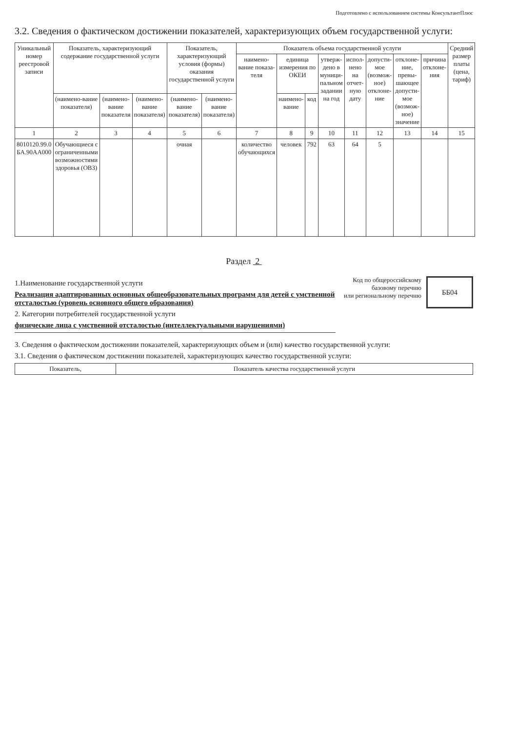Подготовлено с использованием системы КонсультантПлюс
3.2. Сведения о фактическом достижении показателей, характеризующих объем государственной услуги:
| Уникальный номер реестровой записи | Показатель, характеризующий содержание государственной услуги | | | Показатель, характеризующий условия (формы) оказания государственной услуги | | Показатель объема государственной услуги | | | | | | | | Средний размер платы (цена, тариф) |
| --- | --- | --- | --- | --- | --- | --- | --- | --- | --- | --- | --- | --- | --- | --- |
| | | | | | | наимено-вание показа-теля | единица измерения по ОКЕИ | | утверж-дено в муници-пальном задании на год | испол-нено на отчет-ную дату | допусти-мое (возмож-ное) отклоне-ние | отклоне-ние, превы-шающее допусти-мое (возмож-ное) значение | причина отклоне-ния | |
| | (наимено-вание показателя) | (наимено-вание показателя | (наимено-вание показателя) | (наимено-вание показателя) | (наимено-вание показателя) | | наимено-вание | код | | | | | | |
| 1 | 2 | 3 | 4 | 5 | 6 | 7 | 8 | 9 | 10 | 11 | 12 | 13 | 14 | 15 |
| 8010120.99.0 БА.90АА000 | Обучающиеся с ограниченными возможностями здоровья (ОВЗ) | | | очная | | количество обучающихся | человек | 792 | 63 | 64 | 5 | | | |
Раздел 2
1.Наименование государственной услуги
Реализация адаптированных основных общеобразовательных программ для детей с умственной отсталостью (уровень основного общего образования)
2. Категории потребителей государственной услуги
физические лица с умственной отсталостью (интеллектуальными нарушениями)
Код по общероссийскому
базовому перечню
или региональному перечню
ББ04
3. Сведения о фактическом достижении показателей, характеризующих объем и (или) качество государственной услуги:
3.1. Сведения о фактическом достижении показателей, характеризующих качество государственной услуги:
| Показатель, | Показатель качества государственной услуги |
| --- | --- |